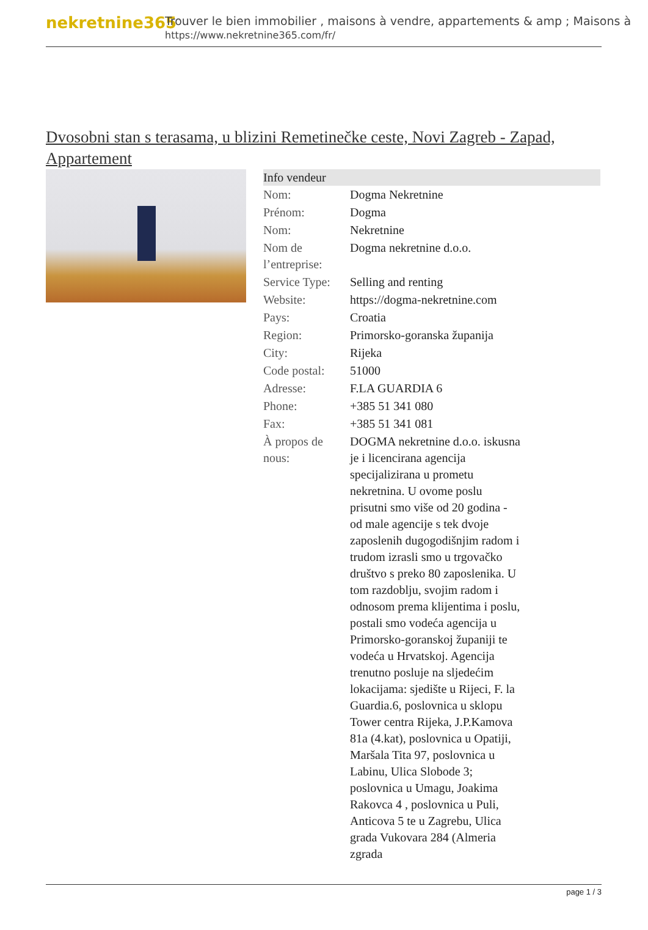nekretnine365
Trouver le bien immobilier , maisons à vendre, appartements & amp ; Maisons à
https://www.nekretnine365.com/fr/
Dvosobni stan s terasama, u blizini Remetinečke ceste, Novi Zagreb - Zapad, Appartement
| Info vendeur | | |
| --- | --- | --- |
| Nom: | Dogma Nekretnine | |
| Prénom: | Dogma | |
| Nom: | Nekretnine | |
| Nom de l’entreprise: | Dogma nekretnine d.o.o. | |
| Service Type: | Selling and renting | |
| Website: | https://dogma-nekretnine.com | |
| Pays: | Croatia | |
| Region: | Primorsko-goranska županija | |
| City: | Rijeka | |
| Code postal: | 51000 | |
| Adresse: | F.LA GUARDIA 6 | |
| Phone: | +385 51 341 080 | |
| Fax: | +385 51 341 081 | |
| À propos de nous: | DOGMA nekretnine d.o.o. iskusna je i licencirana agencija specijalizirana u prometu nekretnina. U ovome poslu prisutni smo više od 20 godina - od male agencije s tek dvoje zaposlenih dugogodišnjim radom i trudom izrasli smo u trgovačko društvo s preko 80 zaposlenika. U tom razdoblju, svojim radom i odnosom prema klijentima i poslu, postali smo vodeća agencija u Primorsko-goranskoj županiji te vodeća u Hrvatskoj. Agencija trenutno posluje na sljedećim lokacijama: sjedište u Rijeci, F. la Guardia.6, poslovnica u sklopu Tower centra Rijeka, J.P.Kamova 81a (4.kat), poslovnica u Opatiji, Maršala Tita 97, poslovnica u Labinu, Ulica Slobode 3; poslovnica u Umagu, Joakima Rakovca 4 , poslovnica u Puli, Anticova 5 te u Zagrebu, Ulica grada Vukovara 284 (Almeria zgrada | |
page 1 / 3